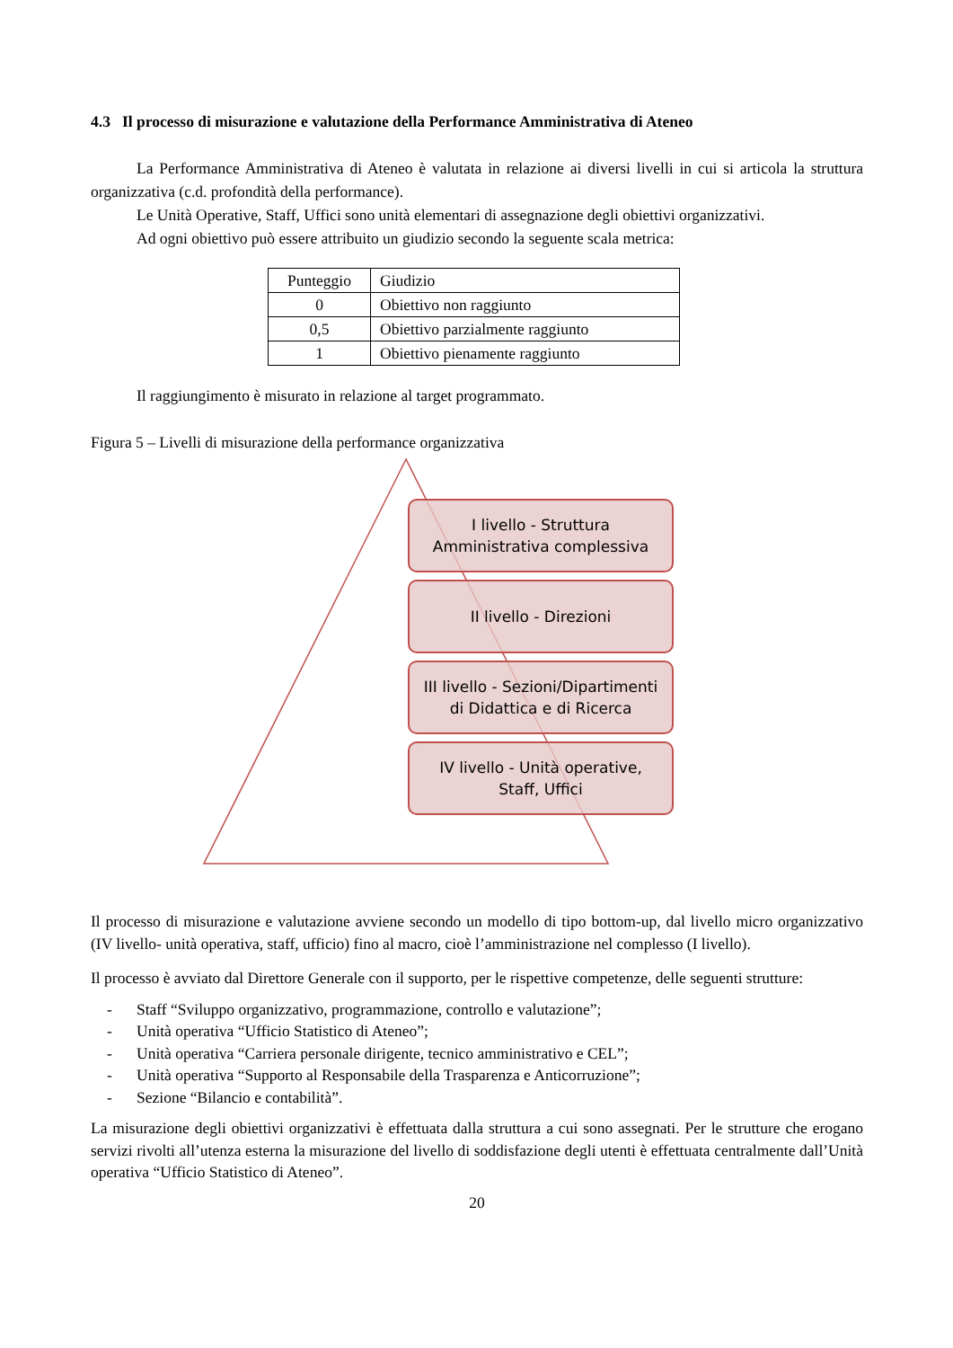4.3 Il processo di misurazione e valutazione della Performance Amministrativa di Ateneo
La Performance Amministrativa di Ateneo è valutata in relazione ai diversi livelli in cui si articola la struttura organizzativa (c.d. profondità della performance).
Le Unità Operative, Staff, Uffici sono unità elementari di assegnazione degli obiettivi organizzativi.
Ad ogni obiettivo può essere attribuito un giudizio secondo la seguente scala metrica:
| Punteggio | Giudizio |
| --- | --- |
| 0 | Obiettivo non raggiunto |
| 0,5 | Obiettivo parzialmente raggiunto |
| 1 | Obiettivo pienamente raggiunto |
Il raggiungimento è misurato in relazione al target programmato.
Figura 5 – Livelli di misurazione della performance organizzativa
I livello - Struttura
Amministrativa complessiva
II livello - Direzioni
III livello - Sezioni/Dipartimenti
di Didattica e di Ricerca
IV livello - Unità operative,
Staff, Uffici
Il processo di misurazione e valutazione avviene secondo un modello di tipo bottom-up, dal livello micro organizzativo (IV livello- unità operativa, staff, ufficio) fino al macro, cioè l’amministrazione nel complesso (I livello).
Il processo è avviato dal Direttore Generale con il supporto, per le rispettive competenze, delle seguenti strutture:
- Staff “Sviluppo organizzativo, programmazione, controllo e valutazione”;
- Unità operativa “Ufficio Statistico di Ateneo”;
- Unità operativa “Carriera personale dirigente, tecnico amministrativo e CEL”;
- Unità operativa “Supporto al Responsabile della Trasparenza e Anticorruzione”;
- Sezione “Bilancio e contabilità”.
La misurazione degli obiettivi organizzativi è effettuata dalla struttura a cui sono assegnati. Per le strutture che erogano servizi rivolti all’utenza esterna la misurazione del livello di soddisfazione degli utenti è effettuata centralmente dall’Unità operativa “Ufficio Statistico di Ateneo”.
20